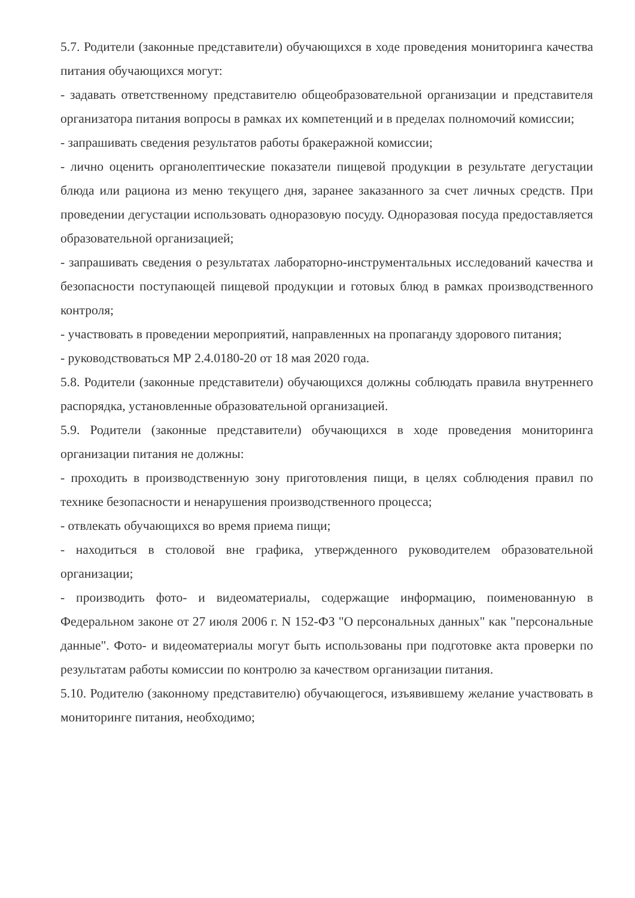5.7. Родители (законные представители) обучающихся в ходе проведения мониторинга качества питания обучающихся могут:
- задавать ответственному представителю общеобразовательной организации и представителя организатора питания вопросы в рамках их компетенций и в пределах полномочий комиссии;
- запрашивать сведения результатов работы бракеражной комиссии;
- лично оценить органолептические показатели пищевой продукции в результате дегустации блюда или рациона из меню текущего дня, заранее заказанного за счет личных средств. При проведении дегустации использовать одноразовую посуду. Одноразовая посуда предоставляется образовательной организацией;
- запрашивать сведения о результатах лабораторно-инструментальных исследований качества и безопасности поступающей пищевой продукции и готовых блюд в рамках производственного контроля;
- участвовать в проведении мероприятий, направленных на пропаганду здорового питания;
- руководствоваться МР 2.4.0180-20 от 18 мая 2020 года.
5.8. Родители (законные представители) обучающихся должны соблюдать правила внутреннего распорядка, установленные образовательной организацией.
5.9. Родители (законные представители) обучающихся в ходе проведения мониторинга организации питания не должны:
- проходить в производственную зону приготовления пищи, в целях соблюдения правил по технике безопасности и ненарушения производственного процесса;
- отвлекать обучающихся во время приема пищи;
- находиться в столовой вне графика, утвержденного руководителем образовательной организации;
- производить фото- и видеоматериалы, содержащие информацию, поименованную в Федеральном законе от 27 июля 2006 г. N 152-ФЗ "О персональных данных" как "персональные данные". Фото- и видеоматериалы могут быть использованы при подготовке акта проверки по результатам работы комиссии по контролю за качеством организации питания.
5.10. Родителю (законному представителю) обучающегося, изъявившему желание участвовать в мониторинге питания, необходимо;